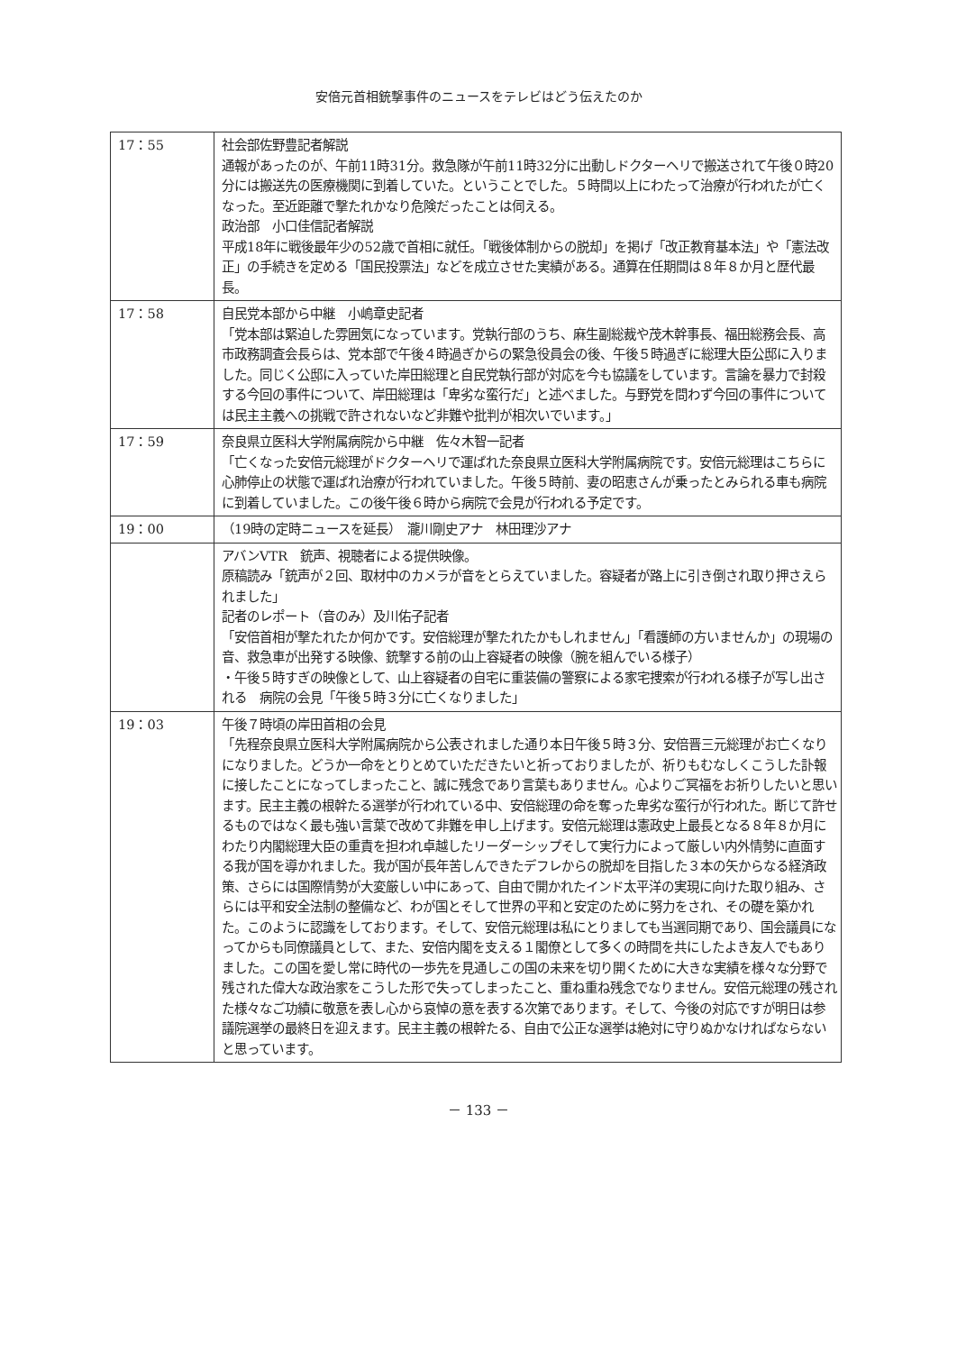安倍元首相銃撃事件のニュースをテレビはどう伝えたのか
| 17：55 | 社会部佐野豊記者解説 通報があったのが、午前11時31分。救急隊が午前11時32分に出動しドクターヘリで搬送されて午後０時20分には搬送先の医療機関に到着していた。ということでした。５時間以上にわたって治療が行われたが亡くなった。至近距離で撃たれかなり危険だったことは伺える。 政治部 小口佳信記者解説 平成18年に戦後最年少の52歳で首相に就任。「戦後体制からの脱却」を掲げ「改正教育基本法」や「憲法改正」の手続きを定める「国民投票法」などを成立させた実績がある。通算在任期間は８年８か月と歴代最長。 |
| 17：58 | 自民党本部から中継 小嶋章史記者 「党本部は緊迫した雰囲気になっています。党執行部のうち、麻生副総裁や茂木幹事長、福田総務会長、高市政務調査会長らは、党本部で午後４時過ぎからの緊急役員会の後、午後５時過ぎに総理大臣公邸に入りました。同じく公邸に入っていた岸田総理と自民党執行部が対応を今も協議をしています。言論を暴力で封殺する今回の事件について、岸田総理は「卑劣な蛮行だ」と述べました。与野党を問わず今回の事件については民主主義への挑戦で許されないなど非難や批判が相次いでいます。」 |
| 17：59 | 奈良県立医科大学附属病院から中継 佐々木智一記者 「亡くなった安倍元総理がドクターヘリで運ばれた奈良県立医科大学附属病院です。安倍元総理はこちらに心肺停止の状態で運ばれ治療が行われていました。午後５時前、妻の昭恵さんが乗ったとみられる車も病院に到着していました。この後午後６時から病院で会見が行われる予定です。 |
| 19：00 | （19時の定時ニュースを延長） 瀧川剛史アナ 林田理沙アナ |
| | アバンVTR 銃声、視聴者による提供映像。 原稿読み「銃声が２回、取材中のカメラが音をとらえていました。容疑者が路上に引き倒され取り押さえられました」 記者のレポート（音のみ）及川佑子記者 「安倍首相が撃たれたか何かです。安倍総理が撃たれたかもしれません」「看護師の方いませんか」の現場の音、救急車が出発する映像、銃撃する前の山上容疑者の映像（腕を組んでいる様子） ・午後５時すぎの映像として、山上容疑者の自宅に重装備の警察による家宅捜索が行われる様子が写し出される 病院の会見「午後５時３分に亡くなりました」 |
| 19：03 | 午後７時頃の岸田首相の会見 「先程奈良県立医科大学附属病院から公表されました通り本日午後５時３分、安倍晋三元総理がお亡くなりになりました。どうか一命をとりとめていただきたいと祈っておりましたが、祈りもむなしくこうした訃報に接したことになってしまったこと、誠に残念であり言葉もありません。心よりご冥福をお祈りしたいと思います。民主主義の根幹たる選挙が行われている中、安倍総理の命を奪った卑劣な蛮行が行われた。断じて許せるものではなく最も強い言葉で改めて非難を申し上げます。安倍元総理は憲政史上最長となる８年８か月にわたり内閣総理大臣の重責を担われ卓越したリーダーシップそして実行力によって厳しい内外情勢に直面する我が国を導かれました。我が国が長年苦しんできたデフレからの脱却を目指した３本の矢からなる経済政策、さらには国際情勢が大変厳しい中にあって、自由で開かれたインド太平洋の実現に向けた取り組み、さらには平和安全法制の整備など、わが国とそして世界の平和と安定のために努力をされ、その礎を築かれた。このように認識をしております。そして、安倍元総理は私にとりましても当選同期であり、国会議員になってからも同僚議員として、また、安倍内閣を支える１閣僚として多くの時間を共にしたよき友人でもありました。この国を愛し常に時代の一歩先を見通しこの国の未来を切り開くために大きな実績を様々な分野で残された偉大な政治家をこうした形で失ってしまったこと、重ね重ね残念でなりません。安倍元総理の残された様々なご功績に敬意を表し心から哀悼の意を表する次第であります。そして、今後の対応ですが明日は参議院選挙の最終日を迎えます。民主主義の根幹たる、自由で公正な選挙は絶対に守りぬかなければならないと思っています。 |
－ 133 －